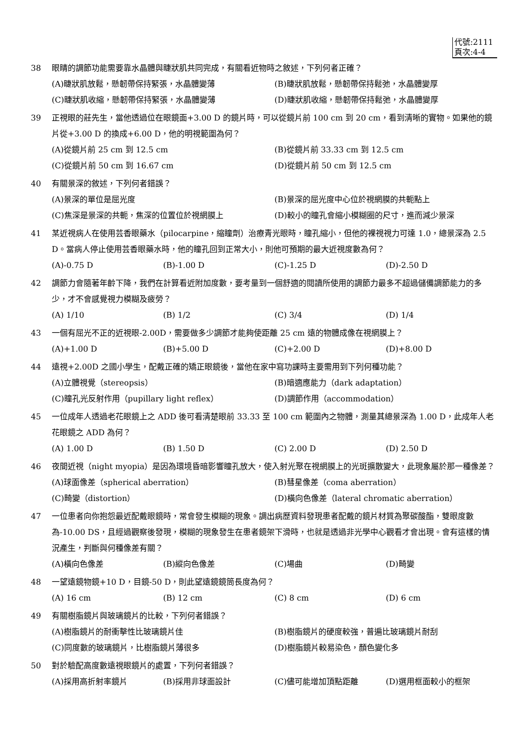代號:2111
頁次:4-4
38 眼睛的調節功能需要靠水晶體與睫狀肌共同完成，有關看近物時之敘述，下列何者正確？
(A)睫狀肌放鬆，懸韌帶保持緊張，水晶體變薄 (B)睫狀肌放鬆，懸韌帶保持鬆弛，水晶體變厚 (C)睫狀肌收縮，懸韌帶保持緊張，水晶體變薄 (D)睫狀肌收縮，懸韌帶保持鬆弛，水晶體變厚
39 正視眼的莊先生，當他透過位在眼鏡面+3.00 D 的鏡片時，可以從鏡片前 100 cm 到 20 cm，看到清晰的實物。如果他的鏡片從+3.00 D 的換成+6.00 D，他的明視範圍為何？
(A)從鏡片前 25 cm 到 12.5 cm (B)從鏡片前 33.33 cm 到 12.5 cm (C)從鏡片前 50 cm 到 16.67 cm (D)從鏡片前 50 cm 到 12.5 cm
40 有關景深的敘述，下列何者錯誤？
(A)景深的單位是屈光度 (B)景深的屈光度中心位於視網膜的共軛點上 (C)焦深是景深的共軛，焦深的位置位於視網膜上 (D)較小的瞳孔會縮小模糊圈的尺寸，進而減少景深
41 某近視病人在使用芸香眼藥水（pilocarpine，縮瞳劑）治療青光眼時，瞳孔縮小，但他的裸視視力可達 1.0，總景深為 2.5 D。當病人停止使用芸香眼藥水時，他的瞳孔回到正常大小，則他可預期的最大近視度數為何？
(A)-0.75 D (B)-1.00 D (C)-1.25 D (D)-2.50 D
42 調節力會隨著年齡下降，我們在計算看近附加度數，要考量到一個舒適的閱讀所使用的調節力最多不超過儲備調節能力的多少，才不會感覺視力模糊及疲勞？
(A) 1/10 (B) 1/2 (C) 3/4 (D) 1/4
43 一個有屈光不正的近視眼-2.00D，需要做多少調節才能夠使距離 25 cm 遠的物體成像在視網膜上？
(A)+1.00 D (B)+5.00 D (C)+2.00 D (D)+8.00 D
44 遠視+2.00D 之國小學生，配戴正確的矯正眼鏡後，當他在家中寫功課時主要需用到下列何種功能？
(A)立體視覺（stereopsis） (B)暗適應能力（dark adaptation） (C)瞳孔光反射作用（pupillary light reflex） (D)調節作用（accommodation）
45 一位成年人透過老花眼鏡上之 ADD 後可看清楚眼前 33.33 至 100 cm 範圍內之物體，測量其總景深為 1.00 D，此成年人老花眼鏡之 ADD 為何？
(A) 1.00 D (B) 1.50 D (C) 2.00 D (D) 2.50 D
46 夜間近視（night myopia）是因為環境昏暗影響瞳孔放大，使入射光聚在視網膜上的光斑擴散變大，此現象屬於那一種像差？
(A)球面像差（spherical aberration） (B)彗星像差（coma aberration） (C)畸變（distortion） (D)橫向色像差（lateral chromatic aberration）
47 一位患者向你抱怨最近配戴眼鏡時，常會發生模糊的現象。調出病歷資料發現患者配戴的鏡片材質為聚碳酸酯，雙眼度數為-10.00 DS，且經過觀察後發現，模糊的現象發生在患者鏡架下滑時，也就是透過非光學中心觀看才會出現。會有這樣的情況產生，判斷與何種像差有關？
(A)橫向色像差 (B)縱向色像差 (C)場曲 (D)畸變
48 一望遠鏡物鏡+10 D，目鏡-50 D，則此望遠鏡鏡筒長度為何？
(A) 16 cm (B) 12 cm (C) 8 cm (D) 6 cm
49 有關樹脂鏡片與玻璃鏡片的比較，下列何者錯誤？
(A)樹脂鏡片的耐衝擊性比玻璃鏡片佳 (B)樹脂鏡片的硬度較強，普遍比玻璃鏡片耐刮 (C)同度數的玻璃鏡片，比樹脂鏡片薄很多 (D)樹脂鏡片較易染色，顏色變化多
50 對於驗配高度數遠視眼鏡片的處置，下列何者錯誤？
(A)採用高折射率鏡片 (B)採用非球面設計 (C)儘可能增加頂點距離 (D)選用框面較小的框架